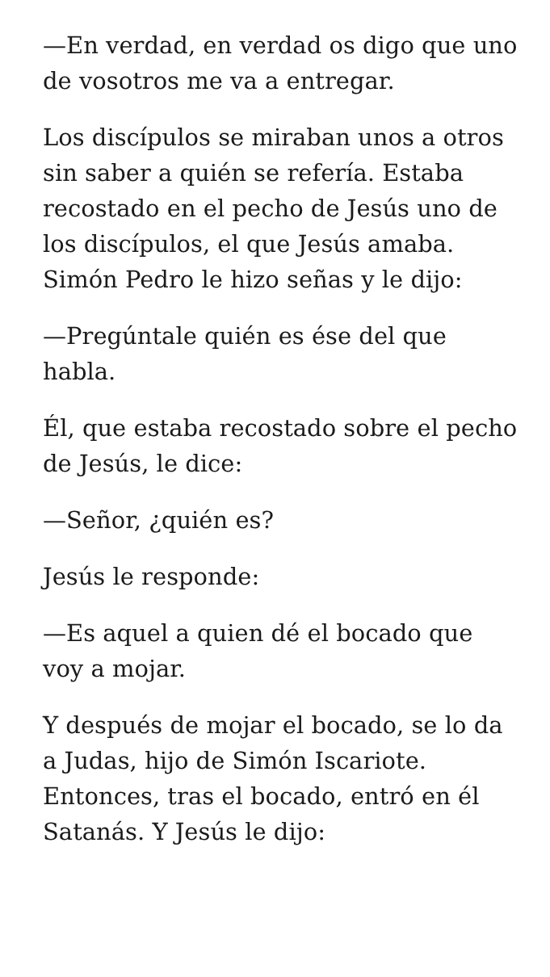—En verdad, en verdad os digo que uno de vosotros me va a entregar.
Los discípulos se miraban unos a otros sin saber a quién se refería. Estaba recostado en el pecho de Jesús uno de los discípulos, el que Jesús amaba. Simón Pedro le hizo señas y le dijo:
—Pregúntale quién es ése del que habla.
Él, que estaba recostado sobre el pecho de Jesús, le dice:
—Señor, ¿quién es?
Jesús le responde:
—Es aquel a quien dé el bocado que voy a mojar.
Y después de mojar el bocado, se lo da a Judas, hijo de Simón Iscariote. Entonces, tras el bocado, entró en él Satanás. Y Jesús le dijo: